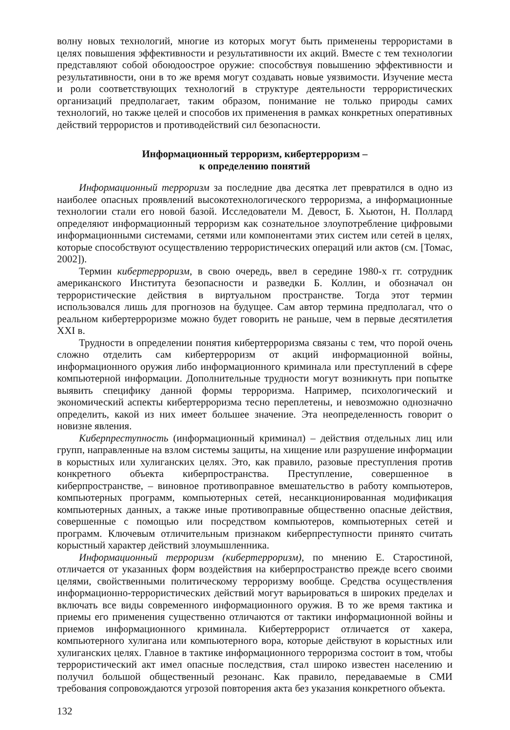волну новых технологий, многие из которых могут быть применены террористами в целях повышения эффективности и результативности их акций. Вместе с тем технологии представляют собой обоюдоострое оружие: способствуя повышению эффективности и результативности, они в то же время могут создавать новые уязвимости. Изучение места и роли соответствующих технологий в структуре деятельности террористических организаций предполагает, таким образом, понимание не только природы самих технологий, но также целей и способов их применения в рамках конкретных оперативных действий террористов и противодействий сил безопасности.
Информационный терроризм, кибертерроризм –
к определению понятий
Информационный терроризм за последние два десятка лет превратился в одно из наиболее опасных проявлений высокотехнологического терроризма, а информационные технологии стали его новой базой. Исследователи М. Девост, Б. Хьютон, Н. Поллард определяют информационный терроризм как сознательное злоупотребление цифровыми информационными системами, сетями или компонентами этих систем или сетей в целях, которые способствуют осуществлению террористических операций или актов (см. [Томас, 2002]).
Термин кибертерроризм, в свою очередь, ввел в середине 1980-х гг. сотрудник американского Института безопасности и разведки Б. Коллин, и обозначал он террористические действия в виртуальном пространстве. Тогда этот термин использовался лишь для прогнозов на будущее. Сам автор термина предполагал, что о реальном кибертерроризме можно будет говорить не раньше, чем в первые десятилетия XXI в.
Трудности в определении понятия кибертерроризма связаны с тем, что порой очень сложно отделить сам кибертерроризм от акций информационной войны, информационного оружия либо информационного криминала или преступлений в сфере компьютерной информации. Дополнительные трудности могут возникнуть при попытке выявить специфику данной формы терроризма. Например, психологический и экономический аспекты кибертерроризма тесно переплетены, и невозможно однозначно определить, какой из них имеет большее значение. Эта неопределенность говорит о новизне явления.
Киберпреступность (информационный криминал) – действия отдельных лиц или групп, направленные на взлом системы защиты, на хищение или разрушение информации в корыстных или хулиганских целях. Это, как правило, разовые преступления против конкретного объекта киберпространства. Преступление, совершенное в киберпространстве, – виновное противоправное вмешательство в работу компьютеров, компьютерных программ, компьютерных сетей, несанкционированная модификация компьютерных данных, а также иные противоправные общественно опасные действия, совершенные с помощью или посредством компьютеров, компьютерных сетей и программ. Ключевым отличительным признаком киберпреступности принято считать корыстный характер действий злоумышленника.
Информационный терроризм (кибертерроризм), по мнению Е. Старостиной, отличается от указанных форм воздействия на киберпространство прежде всего своими целями, свойственными политическому терроризму вообще. Средства осуществления информационно-террористических действий могут варьироваться в широких пределах и включать все виды современного информационного оружия. В то же время тактика и приемы его применения существенно отличаются от тактики информационной войны и приемов информационного криминала. Кибертеррорист отличается от хакера, компьютерного хулигана или компьютерного вора, которые действуют в корыстных или хулиганских целях. Главное в тактике информационного терроризма состоит в том, чтобы террористический акт имел опасные последствия, стал широко известен населению и получил большой общественный резонанс. Как правило, передаваемые в СМИ требования сопровождаются угрозой повторения акта без указания конкретного объекта.
132